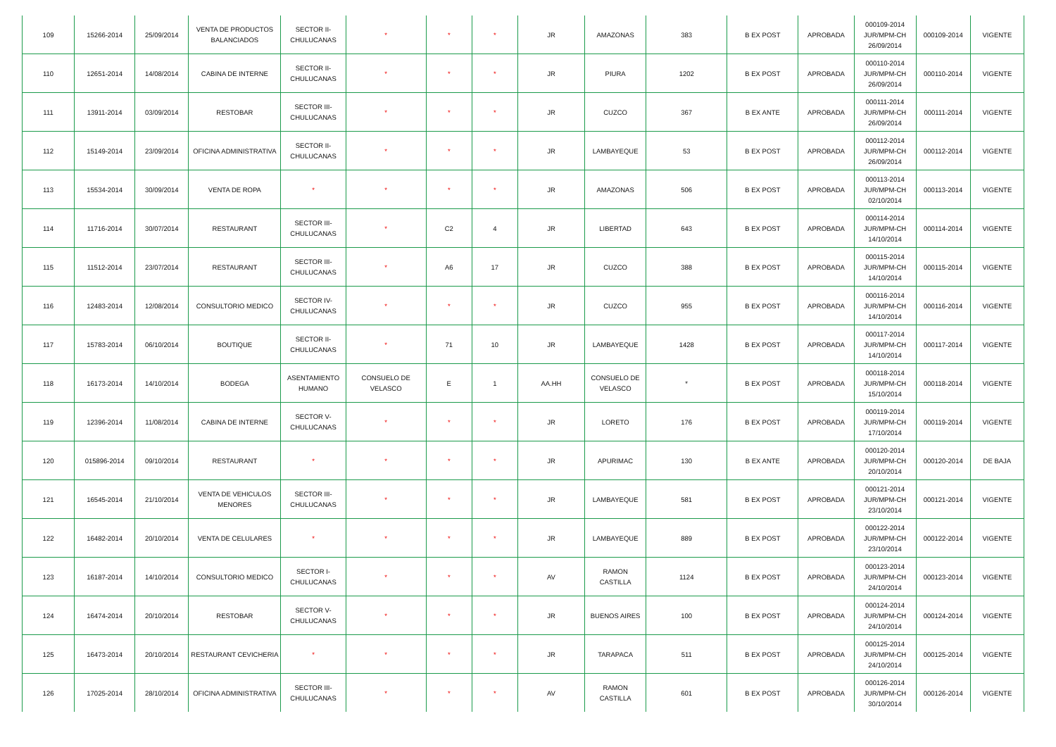| 109 | 15266-2014 | 25/09/2014 | VENTA DE PRODUCTOS BALANCIADOS | SECTOR II-CHULUCANAS | * | * | * | JR | AMAZONAS | 383 | B EX POST | APROBADA | 000109-2014 JUR/MPM-CH 26/09/2014 | 000109-2014 | VIGENTE |
| 110 | 12651-2014 | 14/08/2014 | CABINA DE INTERNE | SECTOR II-CHULUCANAS | * | * | * | JR | PIURA | 1202 | B EX POST | APROBADA | 000110-2014 JUR/MPM-CH 26/09/2014 | 000110-2014 | VIGENTE |
| 111 | 13911-2014 | 03/09/2014 | RESTOBAR | SECTOR III-CHULUCANAS | * | * | * | JR | CUZCO | 367 | B EX ANTE | APROBADA | 000111-2014 JUR/MPM-CH 26/09/2014 | 000111-2014 | VIGENTE |
| 112 | 15149-2014 | 23/09/2014 | OFICINA ADMINISTRATIVA | SECTOR II-CHULUCANAS | * | * | * | JR | LAMBAYEQUE | 53 | B EX POST | APROBADA | 000112-2014 JUR/MPM-CH 26/09/2014 | 000112-2014 | VIGENTE |
| 113 | 15534-2014 | 30/09/2014 | VENTA DE ROPA | * | * | * | * | JR | AMAZONAS | 506 | B EX POST | APROBADA | 000113-2014 JUR/MPM-CH 02/10/2014 | 000113-2014 | VIGENTE |
| 114 | 11716-2014 | 30/07/2014 | RESTAURANT | SECTOR III-CHULUCANAS | * | C2 | 4 | JR | LIBERTAD | 643 | B EX POST | APROBADA | 000114-2014 JUR/MPM-CH 14/10/2014 | 000114-2014 | VIGENTE |
| 115 | 11512-2014 | 23/07/2014 | RESTAURANT | SECTOR III-CHULUCANAS | * | A6 | 17 | JR | CUZCO | 388 | B EX POST | APROBADA | 000115-2014 JUR/MPM-CH 14/10/2014 | 000115-2014 | VIGENTE |
| 116 | 12483-2014 | 12/08/2014 | CONSULTORIO MEDICO | SECTOR IV-CHULUCANAS | * | * | * | JR | CUZCO | 955 | B EX POST | APROBADA | 000116-2014 JUR/MPM-CH 14/10/2014 | 000116-2014 | VIGENTE |
| 117 | 15783-2014 | 06/10/2014 | BOUTIQUE | SECTOR II-CHULUCANAS | * | 71 | 10 | JR | LAMBAYEQUE | 1428 | B EX POST | APROBADA | 000117-2014 JUR/MPM-CH 14/10/2014 | 000117-2014 | VIGENTE |
| 118 | 16173-2014 | 14/10/2014 | BODEGA | ASENTAMIENTO HUMANO | CONSUELO DE VELASCO | E | 1 | AA.HH | CONSUELO DE VELASCO | * | B EX POST | APROBADA | 000118-2014 JUR/MPM-CH 15/10/2014 | 000118-2014 | VIGENTE |
| 119 | 12396-2014 | 11/08/2014 | CABINA DE INTERNE | SECTOR V-CHULUCANAS | * | * | * | JR | LORETO | 176 | B EX POST | APROBADA | 000119-2014 JUR/MPM-CH 17/10/2014 | 000119-2014 | VIGENTE |
| 120 | 015896-2014 | 09/10/2014 | RESTAURANT | * | * | * | * | JR | APURIMAC | 130 | B EX ANTE | APROBADA | 000120-2014 JUR/MPM-CH 20/10/2014 | 000120-2014 | DE BAJA |
| 121 | 16545-2014 | 21/10/2014 | VENTA DE VEHICULOS MENORES | SECTOR III-CHULUCANAS | * | * | * | JR | LAMBAYEQUE | 581 | B EX POST | APROBADA | 000121-2014 JUR/MPM-CH 23/10/2014 | 000121-2014 | VIGENTE |
| 122 | 16482-2014 | 20/10/2014 | VENTA DE CELULARES | * | * | * | * | JR | LAMBAYEQUE | 889 | B EX POST | APROBADA | 000122-2014 JUR/MPM-CH 23/10/2014 | 000122-2014 | VIGENTE |
| 123 | 16187-2014 | 14/10/2014 | CONSULTORIO MEDICO | SECTOR I-CHULUCANAS | * | * | * | AV | RAMON CASTILLA | 1124 | B EX POST | APROBADA | 000123-2014 JUR/MPM-CH 24/10/2014 | 000123-2014 | VIGENTE |
| 124 | 16474-2014 | 20/10/2014 | RESTOBAR | SECTOR V-CHULUCANAS | * | * | * | JR | BUENOS AIRES | 100 | B EX POST | APROBADA | 000124-2014 JUR/MPM-CH 24/10/2014 | 000124-2014 | VIGENTE |
| 125 | 16473-2014 | 20/10/2014 | RESTAURANT CEVICHERIA | * | * | * | * | JR | TARAPACA | 511 | B EX POST | APROBADA | 000125-2014 JUR/MPM-CH 24/10/2014 | 000125-2014 | VIGENTE |
| 126 | 17025-2014 | 28/10/2014 | OFICINA ADMINISTRATIVA | SECTOR III-CHULUCANAS | * | * | * | AV | RAMON CASTILLA | 601 | B EX POST | APROBADA | 000126-2014 JUR/MPM-CH 30/10/2014 | 000126-2014 | VIGENTE |